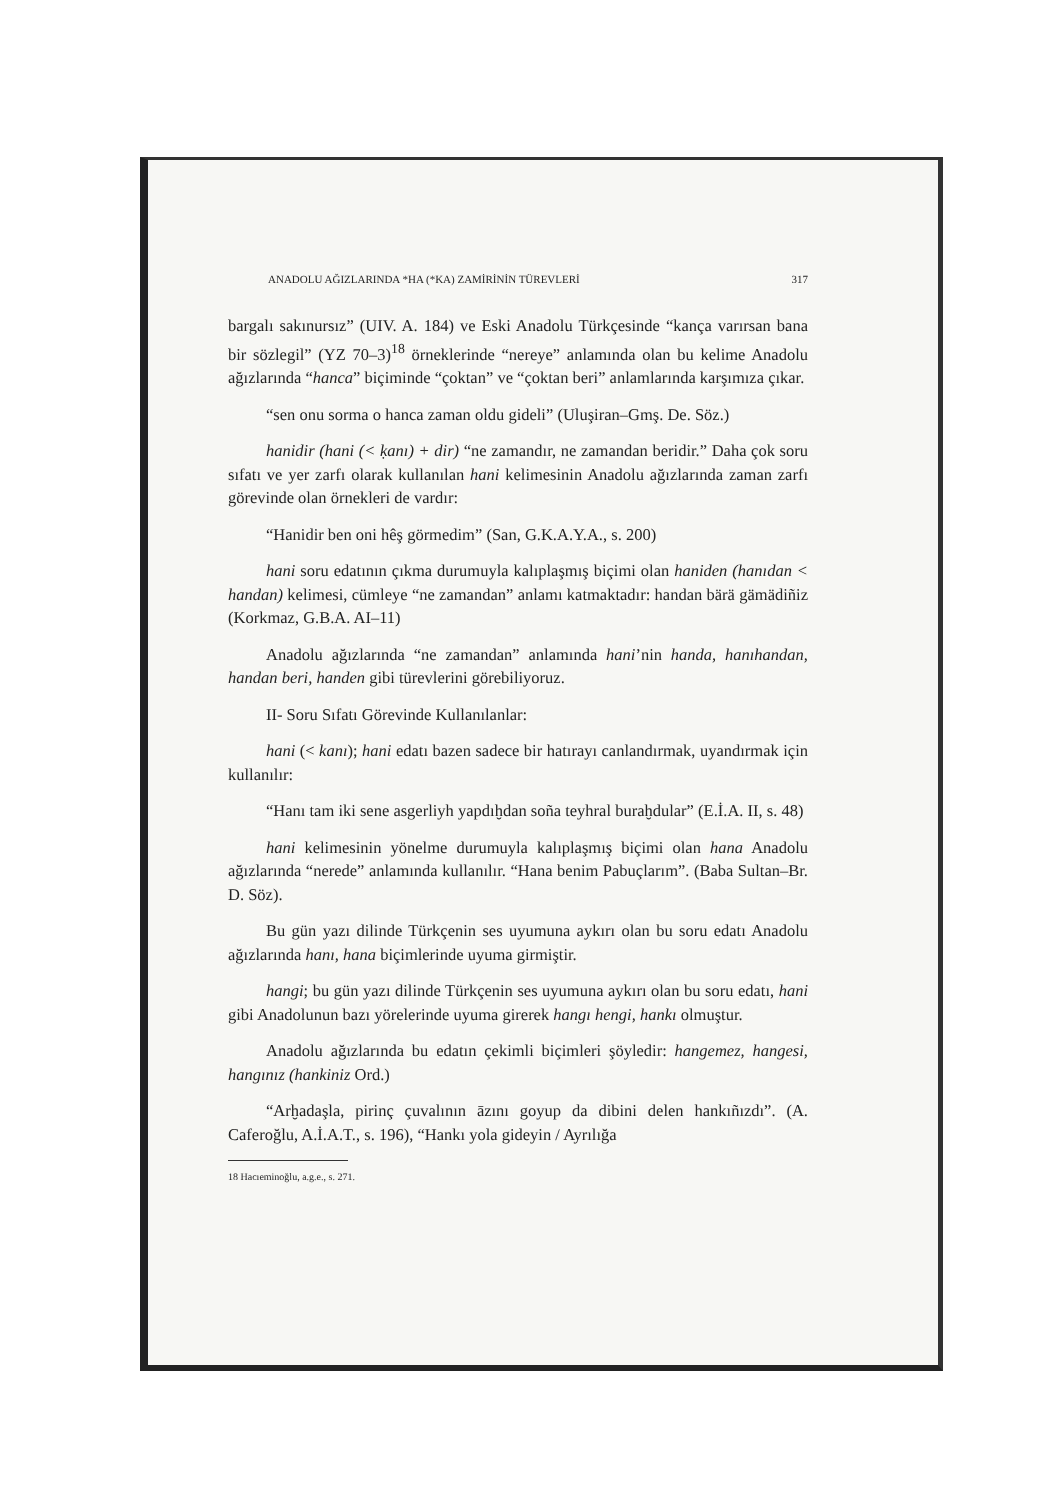ANADOLU AĞIZLARINDA *HA (*KA) ZAMİRİNİN TÜREVLERİ 317
bargalı sakınursız” (UIV. A. 184) ve Eski Anadolu Türkçesinde “kança varırsan bana bir sözlegil” (YZ 70–3)<sup>18</sup> örneklerinde “nereye” anlamında olan bu kelime Anadolu ağızlarında “hanca” biçiminde “çoktan” ve “çoktan beri” anlamlarında karşımıza çıkar.
“sen onu sorma o hanca zaman oldu gideli” (Uluşiran–Gmş. De. Söz.)
hanidir (hani (< ḳanı) + dir) “ne zamandır, ne zamandan beridir.” Daha çok soru sıfatı ve yer zarfı olarak kullanılan hani kelimesinin Anadolu ağızlarında zaman zarfı görevinde olan örnekleri de vardır:
“Hanidir ben oni hêş görmedim” (San, G.K.A.Y.A., s. 200)
hani soru edatının çıkma durumuyla kalıplaşmış biçimi olan haniden (hanıdan < handan) kelimesi, cümleye “ne zamandan” anlamı katmaktadır: handan bärä gämädiñiz (Korkmaz, G.B.A. AI–11)
Anadolu ağızlarında “ne zamandan” anlamında hani’nin handa, hanıhandan, handan beri, handen gibi türevlerini görebiliyoruz.
II- Soru Sıfatı Görevinde Kullanılanlar:
hani (< kanı); hani edatı bazen sadece bir hatırayı canlandırmak, uyandırmak için kullanılır:
“Hanı tam iki sene asgerliyh yapdıḫdan soña teyhral buraḫdular” (E.İ.A. II, s. 48)
hani kelimesinin yönelme durumuyla kalıplaşmış biçimi olan hana Anadolu ağızlarında “nerede” anlamında kullanılır. “Hana benim Pabuçlarım”. (Baba Sultan–Br. D. Söz).
Bu gün yazı dilinde Türkçenin ses uyumuna aykırı olan bu soru edatı Anadolu ağızlarında hanı, hana biçimlerinde uyuma girmiştir.
hangi; bu gün yazı dilinde Türkçenin ses uyumuna aykırı olan bu soru edatı, hani gibi Anadolunun bazı yörelerinde uyuma girerek hangı hengi, hankı olmuştur.
Anadolu ağızlarında bu edatın çekimli biçimleri şöyledir: hangemez, hangesi, hangınız (hankiniz Ord.)
“Arḫadaşla, pirinç çuvalının āzını goyup da dibini delen hankıñızdı”. (A. Caferoğlu, A.İ.A.T., s. 196), “Hankı yola gideyin / Ayrılığa
18 Hacıeminoğlu, a.g.e., s. 271.